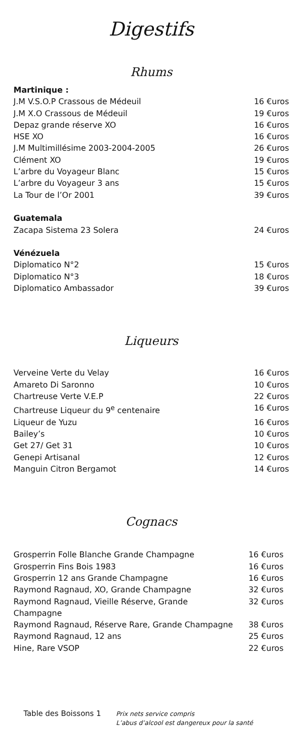Digestifs
Rhums
| Martinique : | |
| J.M V.S.O.P Crassous de Médeuil | 16 €uros |
| J.M X.O Crassous de Médeuil | 19 €uros |
| Depaz grande réserve XO | 16 €uros |
| HSE XO | 16 €uros |
| J.M Multimillésime 2003-2004-2005 | 26 €uros |
| Clément XO | 19 €uros |
| L’arbre du Voyageur Blanc | 15 €uros |
| L’arbre du Voyageur 3 ans | 15 €uros |
| La Tour de l’Or 2001 | 39 €uros |
| Guatemala | |
| Zacapa Sistema 23 Solera | 24 €uros |
| Vénézuela | |
| Diplomatico N°2 | 15 €uros |
| Diplomatico N°3 | 18 €uros |
| Diplomatico Ambassador | 39 €uros |
Liqueurs
| Verveine Verte du Velay | 16 €uros |
| Amareto Di Saronno | 10 €uros |
| Chartreuse Verte V.E.P | 22 €uros |
| Chartreuse Liqueur du 9<sup>e</sup> centenaire | 16 €uros |
| Liqueur de Yuzu | 16 €uros |
| Bailey’s | 10 €uros |
| Get 27/ Get 31 | 10 €uros |
| Genepi Artisanal | 12 €uros |
| Manguin Citron Bergamot | 14 €uros |
Cognacs
| Grosperrin Folle Blanche Grande Champagne | 16 €uros |
| Grosperrin Fins Bois 1983 | 16 €uros |
| Grosperrin 12 ans Grande Champagne | 16 €uros |
| Raymond Ragnaud, XO, Grande Champagne | 32 €uros |
| Raymond Ragnaud, Vieille Réserve, Grande Champagne | 32 €uros |
| Raymond Ragnaud, Réserve Rare, Grande Champagne | 38 €uros |
| Raymond Ragnaud, 12 ans | 25 €uros |
| Hine, Rare VSOP | 22 €uros |
Table des Boissons 1
Prix nets service compris
L’abus d’alcool est dangereux pour la santé